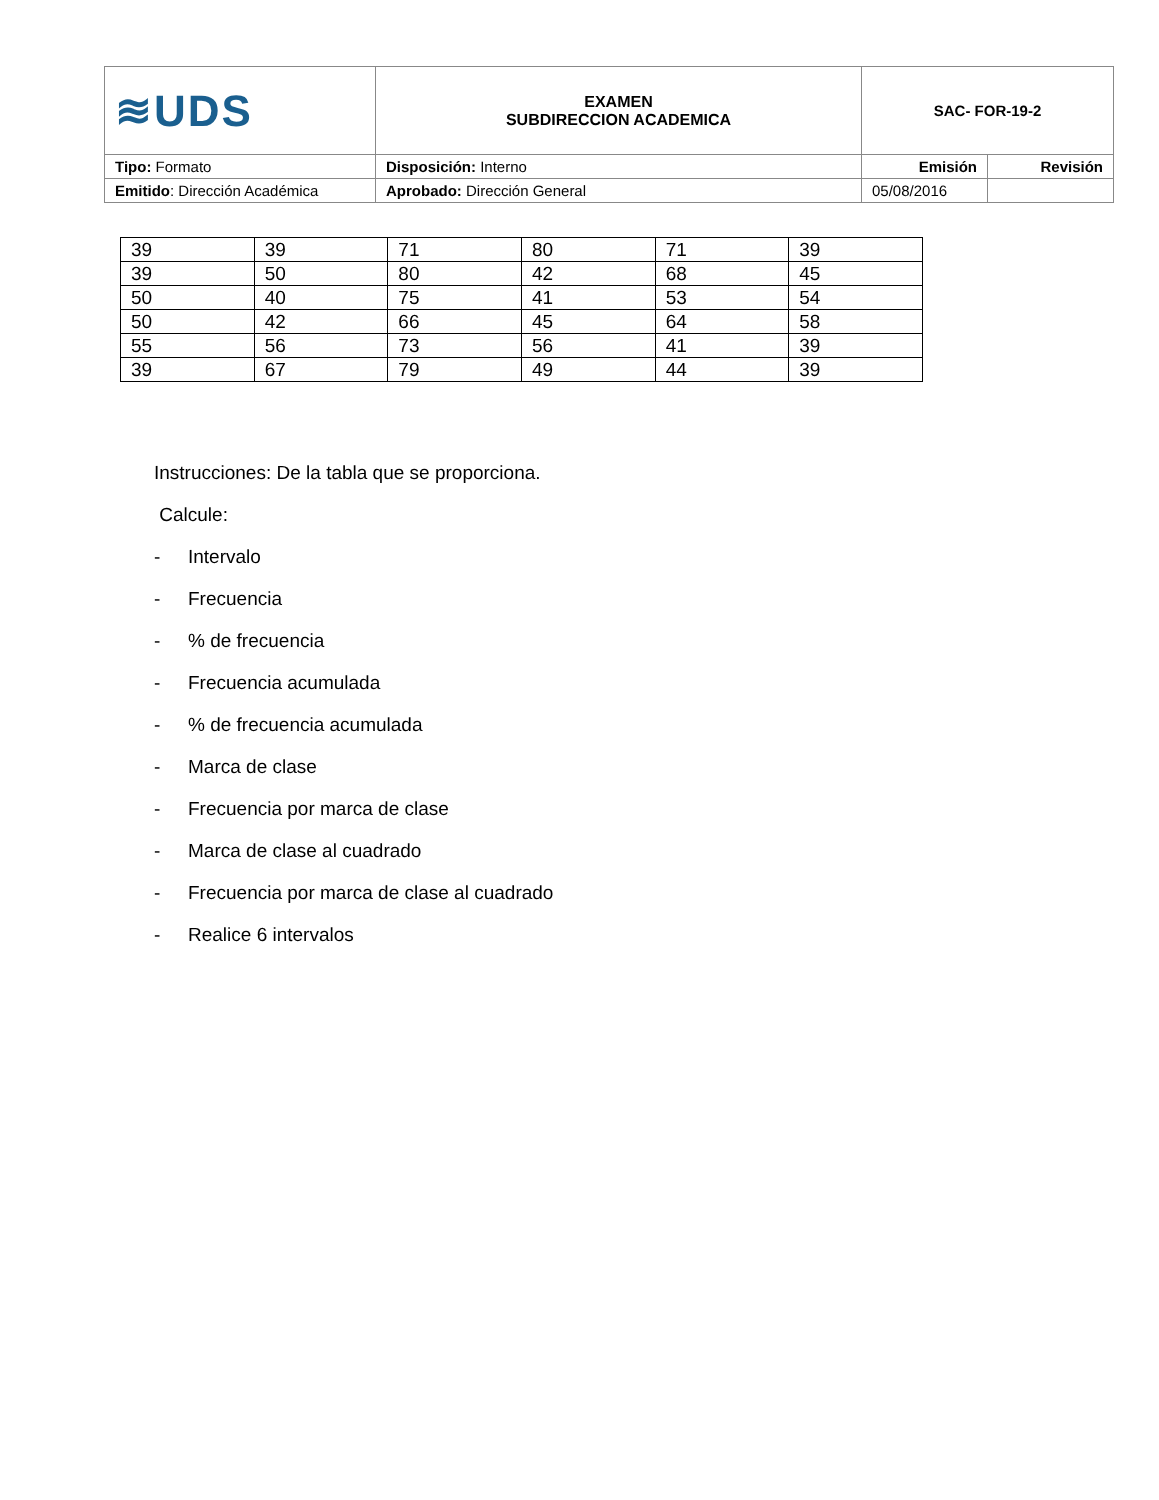| ≋UDS | EXAMEN SUBDIRECCION ACADEMICA | SAC- FOR-19-2 | |
| Tipo: Formato | Disposición: Interno | Emisión | Revisión |
| Emitido : Dirección Académica | Aprobado: Dirección General | 05/08/2016 | |
| 39 | 39 | 71 | 80 | 71 | 39 |
| 39 | 50 | 80 | 42 | 68 | 45 |
| 50 | 40 | 75 | 41 | 53 | 54 |
| 50 | 42 | 66 | 45 | 64 | 58 |
| 55 | 56 | 73 | 56 | 41 | 39 |
| 39 | 67 | 79 | 49 | 44 | 39 |
Instrucciones: De la tabla que se proporciona.
Calcule:
- Intervalo
- Frecuencia
-% de frecuencia
- Frecuencia acumulada
-% de frecuencia acumulada
- Marca de clase
- Frecuencia por marca de clase
- Marca de clase al cuadrado
- Frecuencia por marca de clase al cuadrado
- Realice 6 intervalos